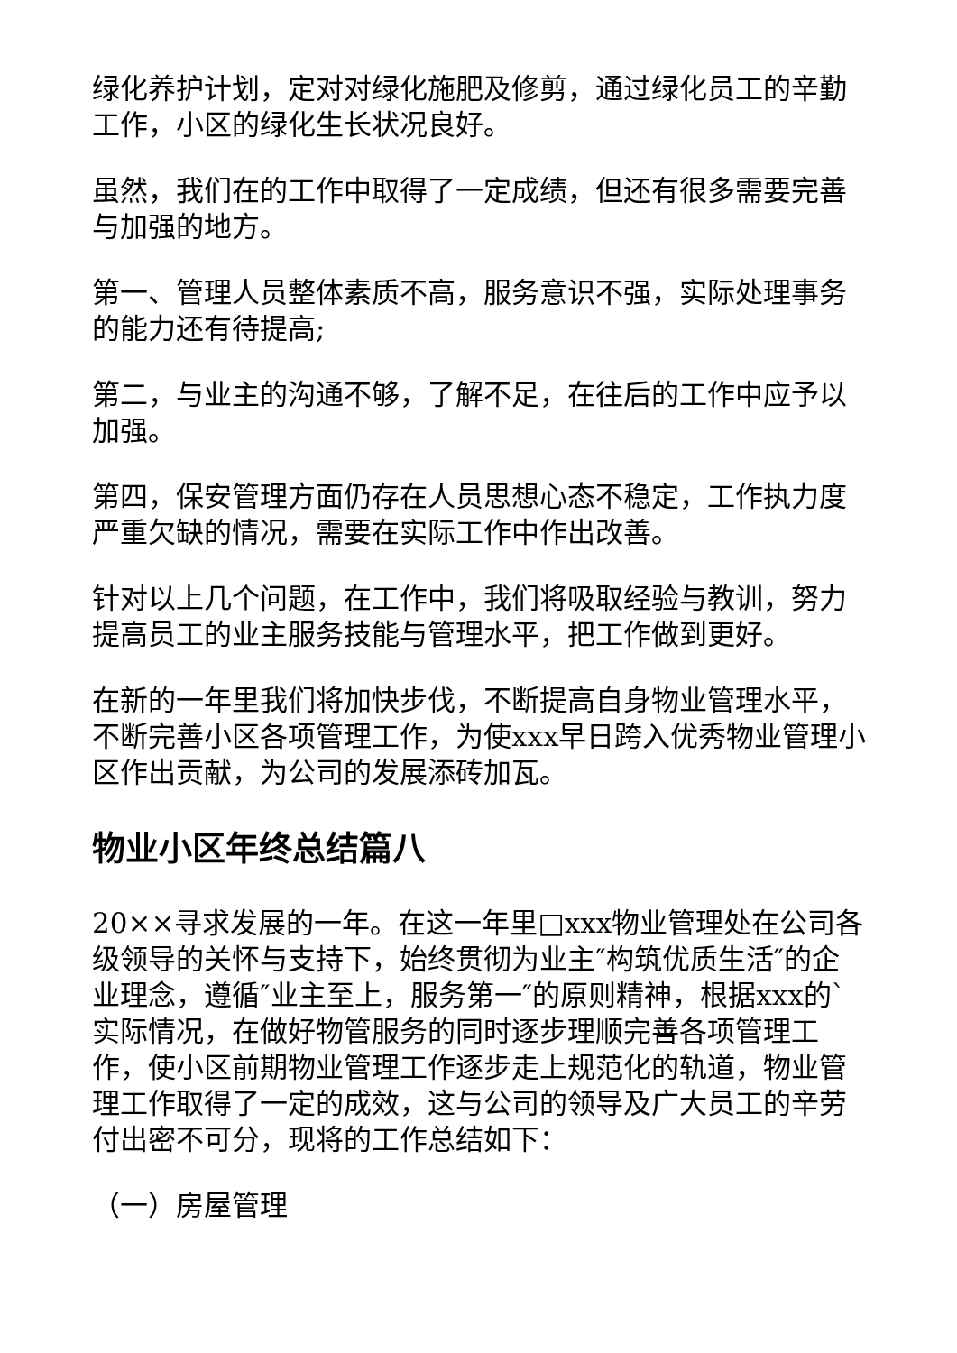绿化养护计划，定对对绿化施肥及修剪，通过绿化员工的辛勤工作，小区的绿化生长状况良好。
虽然，我们在的工作中取得了一定成绩，但还有很多需要完善与加强的地方。
第一、管理人员整体素质不高，服务意识不强，实际处理事务的能力还有待提高;
第二，与业主的沟通不够，了解不足，在往后的工作中应予以加强。
第四，保安管理方面仍存在人员思想心态不稳定，工作执力度严重欠缺的情况，需要在实际工作中作出改善。
针对以上几个问题，在工作中，我们将吸取经验与教训，努力提高员工的业主服务技能与管理水平，把工作做到更好。
在新的一年里我们将加快步伐，不断提高自身物业管理水平，不断完善小区各项管理工作，为使xxx早日跨入优秀物业管理小区作出贡献，为公司的发展添砖加瓦。
物业小区年终总结篇八
20××寻求发展的一年。在这一年里□xxx物业管理处在公司各级领导的关怀与支持下，始终贯彻为业主″构筑优质生活″的企业理念，遵循″业主至上，服务第一″的原则精神，根据xxx的`实际情况，在做好物管服务的同时逐步理顺完善各项管理工作，使小区前期物业管理工作逐步走上规范化的轨道，物业管理工作取得了一定的成效，这与公司的领导及广大员工的辛劳付出密不可分，现将的工作总结如下：
（一）房屋管理